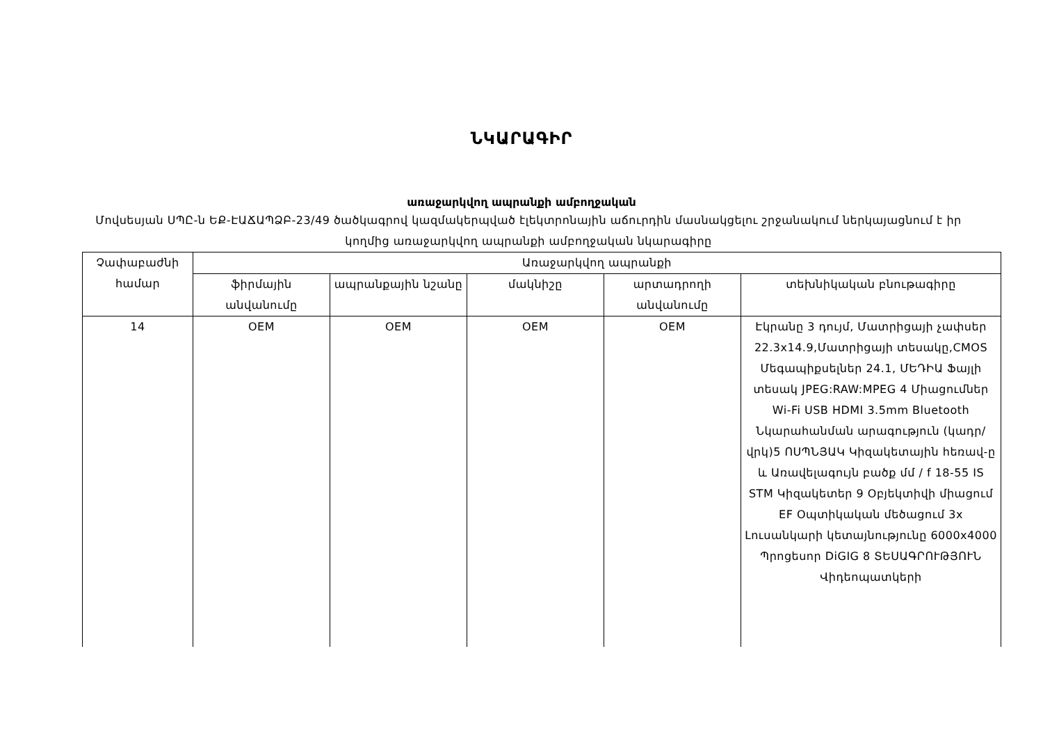ՆԿԱՐԱԳԻՐ
առաջարկվող ապրանքի ամբողջական
Մովսեսյան ՍՊԸ-ն ԵՔ-ԷԱՃԱՊՁԲ-23/49 ծածկագրով կազմակերպված էլեկտրոնային աճուրդին մասնակցելու շրջանակում ներկայացնում է իր կողմից առաջարկվող ապրանքի ամբողջական նկարագիրը
| Չափաբաժնի համար | Առաջարկվող ապրանքի | | | | |
| --- | --- | --- | --- | --- | --- |
| | ֆիրմային անվանումը | ապրանքային նշանը | մակնիշը | արտադրողի անվանումը | տեխնիկական բնութագիրը |
| 14 | OEM | OEM | OEM | OEM | Էկրանը 3 դույմ, Մատրիցայի չափսեր 22.3x14.9,Մատրիցայի տեսակը,CMOS Մեգապիքսելներ 24.1, ՄԵԴԻԱ Ֆայլի տեսակ JPEG:RAW:MPEG 4 Միացումներ Wi-Fi USB HDMI 3.5mm Bluetooth Նկարահանման արագություն (կադր/վրկ)5 ՈՍՊՆՅԱԿ Կիզակետային հեռավ-ը և Առավելագույն բածք մմ / f 18-55 IS STM Կիզակետեր 9 Օբյեկտիվի միացում EF Օպտիկական մեծացում 3x Լուսանկարի կետայնությունը 6000x4000 Պրոցեսոր DiGIG 8 ՏԵՍԱԳՐՈՒԹՅՈՒՆ Վիդեոպատկերի |